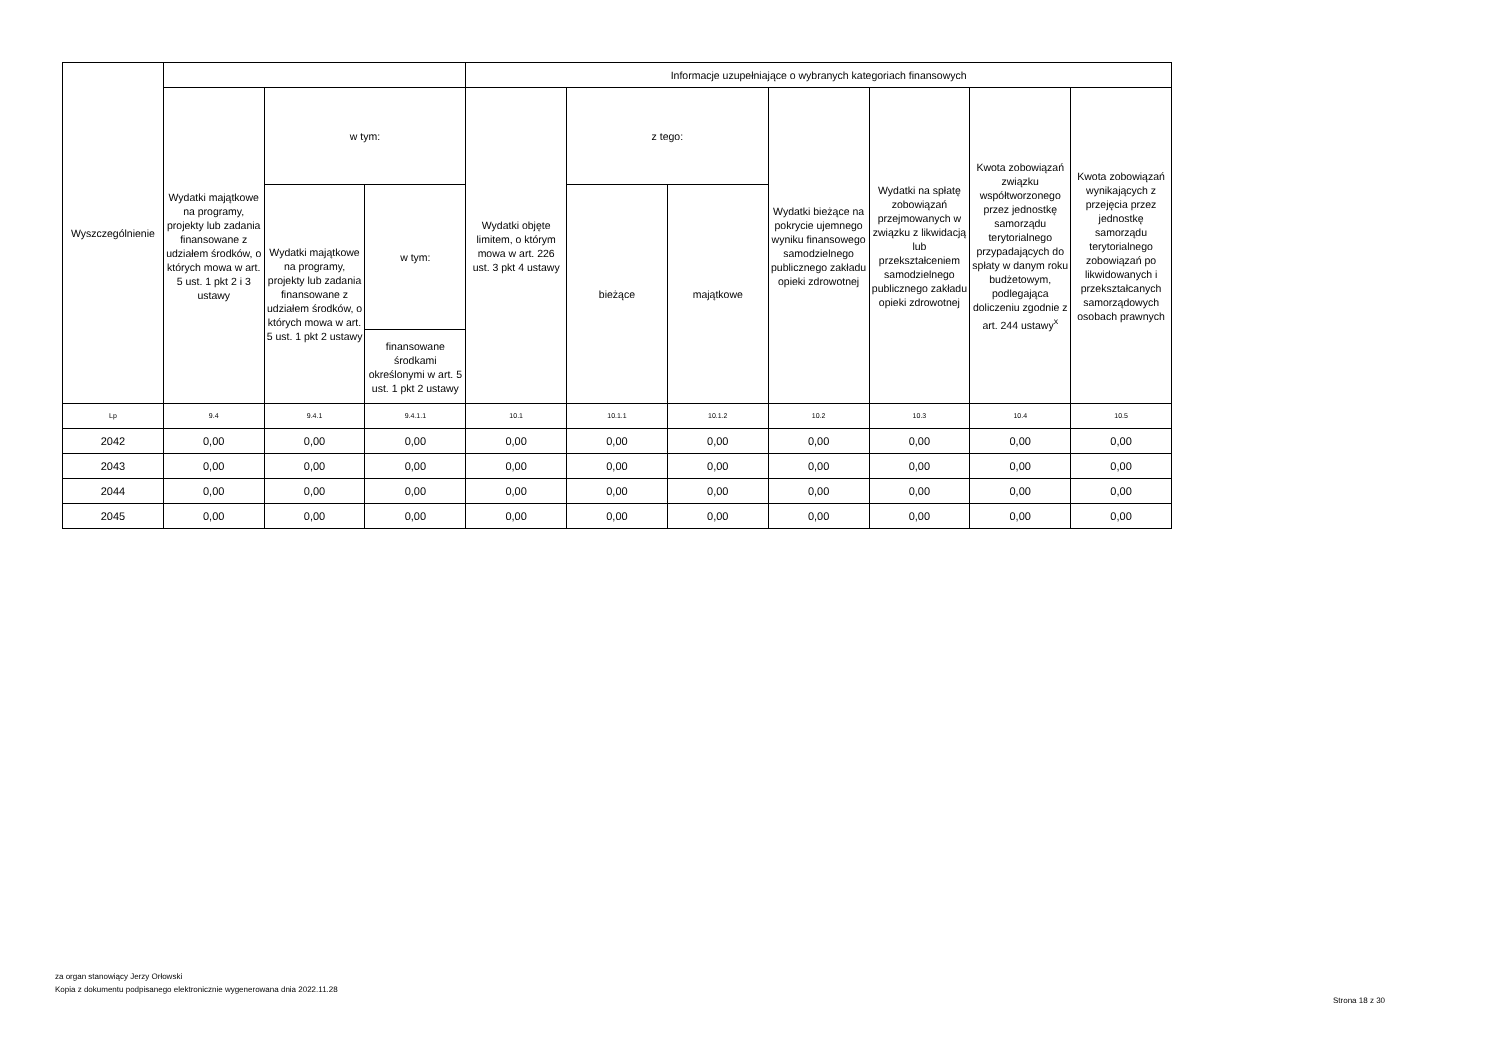| Wyszczególnienie | | | | Informacje uzupełniające o wybranych kategoriach finansowych | | | | | | |
| --- | --- | --- | --- | --- | --- | --- | --- | --- | --- | --- |
| | Wydatki majątkowe na programy, projekty lub zadania finansowane z udziałem środków, o których mowa w art. 5 ust. 1 pkt 2 i 3 ustawy | w tym: | | Wydatki objęte limitem, o którym mowa w art. 226 ust. 3 pkt 4 ustawy | z tego: | | Wydatki bieżące na pokrycie ujemnego wyniku finansowego samodzielnego publicznego zakładu opieki zdrowotnej | Wydatki na spłatę zobowiązań przejmowanych w związku z likwidacją lub przekształceniem samodzielnego publicznego zakładu opieki zdrowotnej | Kwota zobowiązań związku współtworzonego przez jednostkę samorządu terytorialnego przypadających do spłaty w danym roku budżetowym, podlegająca doliczeniu zgodnie z art. 244 ustawy<sup>x</sup> | Kwota zobowiązań wynikających z przejęcia przez jednostkę samorządu terytorialnego zobowiązań po likwidowanych i przekształcanych samorządowych osobach prawnych |
| | | Wydatki majątkowe na programy, projekty lub zadania finansowane z udziałem środków, o których mowa w art. 5 ust. 1 pkt 2 ustawy | w tym: | | bieżące | majątkowe | | | | |
| | | | finansowane środkami określonymi w art. 5 ust. 1 pkt 2 ustawy | | | | | | | |
| Lp | 9.4 | 9.4.1 | 9.4.1.1 | 10.1 | 10.1.1 | 10.1.2 | 10.2 | 10.3 | 10.4 | 10.5 |
| 2042 | 0,00 | 0,00 | 0,00 | 0,00 | 0,00 | 0,00 | 0,00 | 0,00 | 0,00 | 0,00 |
| 2043 | 0,00 | 0,00 | 0,00 | 0,00 | 0,00 | 0,00 | 0,00 | 0,00 | 0,00 | 0,00 |
| 2044 | 0,00 | 0,00 | 0,00 | 0,00 | 0,00 | 0,00 | 0,00 | 0,00 | 0,00 | 0,00 |
| 2045 | 0,00 | 0,00 | 0,00 | 0,00 | 0,00 | 0,00 | 0,00 | 0,00 | 0,00 | 0,00 |
za organ stanowiący Jerzy Orłowski
Kopia z dokumentu podpisanego elektronicznie wygenerowana dnia 2022.11.28
Strona 18 z 30